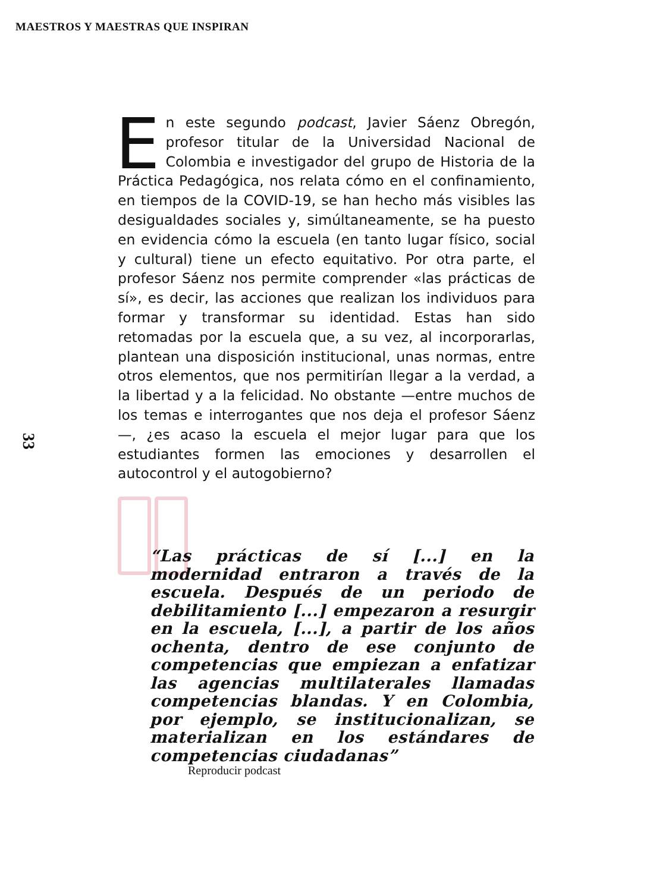MAESTROS Y MAESTRAS QUE INSPIRAN
33
En este segundo podcast, Javier Sáenz Obregón, profesor titular de la Universidad Nacional de Colombia e investigador del grupo de Historia de la Práctica Pedagógica, nos relata cómo en el confinamiento, en tiempos de la COVID-19, se han hecho más visibles las desigualdades sociales y, simúltaneamente, se ha puesto en evidencia cómo la escuela (en tanto lugar físico, social y cultural) tiene un efecto equitativo. Por otra parte, el profesor Sáenz nos permite comprender «las prácticas de sí», es decir, las acciones que realizan los individuos para formar y transformar su identidad. Estas han sido retomadas por la escuela que, a su vez, al incorporarlas, plantean una disposición institucional, unas normas, entre otros elementos, que nos permitirían llegar a la verdad, a la libertad y a la felicidad. No obstante —entre muchos de los temas e interrogantes que nos deja el profesor Sáenz—, ¿es acaso la escuela el mejor lugar para que los estudiantes formen las emociones y desarrollen el autocontrol y el autogobierno?
“Las prácticas de sí [...] en la modernidad entraron a través de la escuela. Después de un periodo de debilitamiento [...] empezaron a resurgir en la escuela, [...], a partir de los años ochenta, dentro de ese conjunto de competencias que empiezan a enfatizar las agencias multilaterales llamadas competencias blandas. Y en Colombia, por ejemplo, se institucionalizan, se materializan en los estándares de competencias ciudadanas”
Reproducir podcast